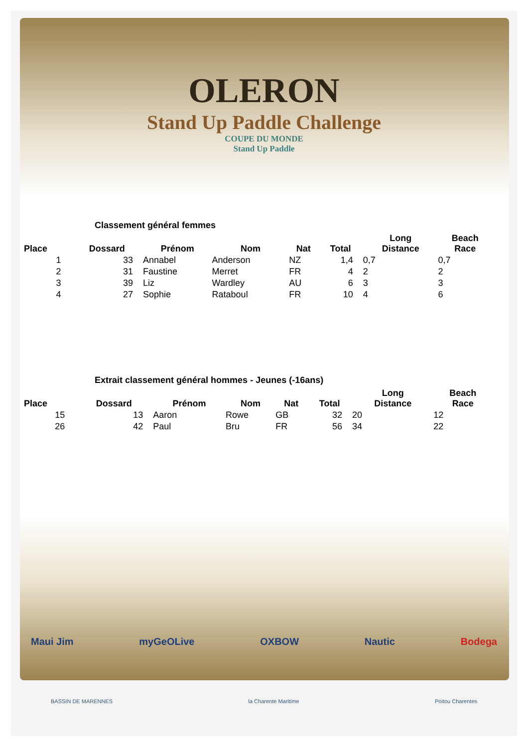OLERON
Stand Up Paddle Challenge
COUPE DU MONDE
Stand Up Paddle
Classement général femmes
| Place | Dossard | Prénom | Nom | Nat | Total | Long Distance | Beach Race |
| --- | --- | --- | --- | --- | --- | --- | --- |
| 1 | 33 | Annabel | Anderson | NZ | 1,4 | 0,7 | 0,7 |
| 2 | 31 | Faustine | Merret | FR | 4 | 2 | 2 |
| 3 | 39 | Liz | Wardley | AU | 6 | 3 | 3 |
| 4 | 27 | Sophie | Rataboul | FR | 10 | 4 | 6 |
Extrait classement général hommes - Jeunes (-16ans)
| Place | Dossard | Prénom | Nom | Nat | Total | Long Distance | Beach Race |
| --- | --- | --- | --- | --- | --- | --- | --- |
| 15 | 13 | Aaron | Rowe | GB | 32 | 20 | 12 |
| 26 | 42 | Paul | Bru | FR | 56 | 34 | 22 |
Maui Jim myGeOLive OXBOW Nautic Bodega
BASSIN DE MARENNES la Charente Maritime Poitou Charentes